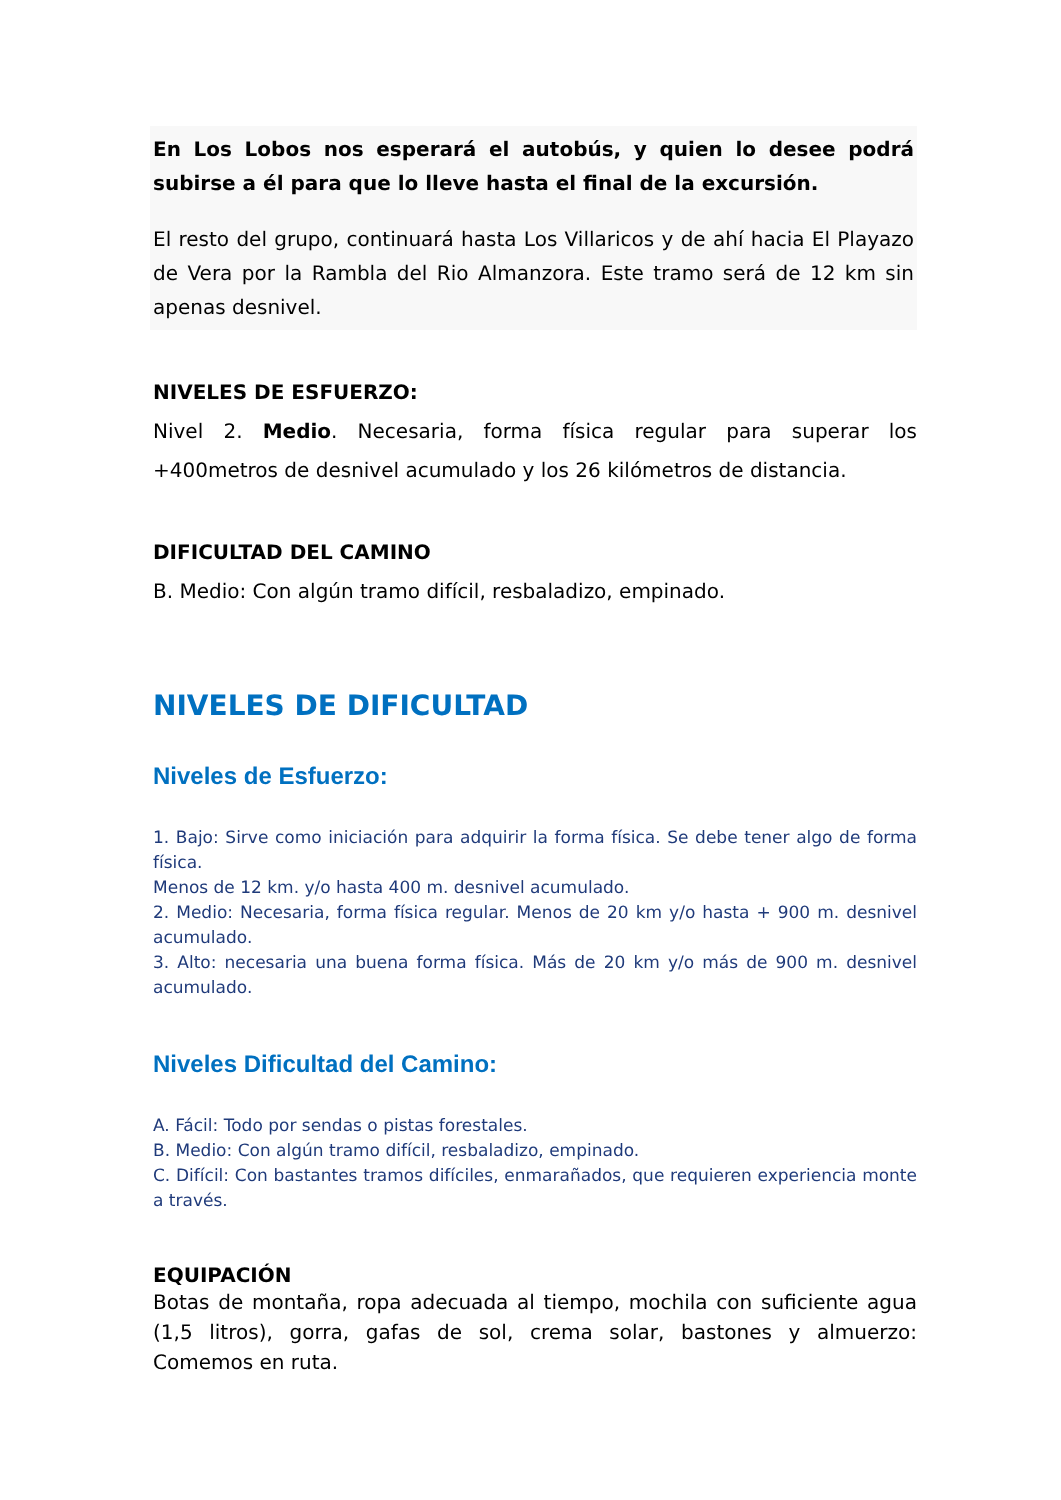En Los Lobos nos esperará el autobús, y quien lo desee podrá subirse a él para que lo lleve hasta el final de la excursión.
El resto del grupo, continuará hasta Los Villaricos y de ahí hacia El Playazo de Vera por la Rambla del Rio Almanzora. Este tramo será de 12 km sin apenas desnivel.
NIVELES DE ESFUERZO:
Nivel 2. Medio. Necesaria, forma física regular para superar los +400metros de desnivel acumulado y los 26 kilómetros de distancia.
DIFICULTAD DEL CAMINO
B. Medio: Con algún tramo difícil, resbaladizo, empinado.
NIVELES DE DIFICULTAD
Niveles de Esfuerzo:
1. Bajo: Sirve como iniciación para adquirir la forma física. Se debe tener algo de forma física.
Menos de 12 km. y/o hasta 400 m. desnivel acumulado.
2. Medio: Necesaria, forma física regular. Menos de 20 km y/o hasta + 900 m. desnivel acumulado.
3. Alto: necesaria una buena forma física. Más de 20 km y/o más de 900 m. desnivel acumulado.
Niveles Dificultad del Camino:
A. Fácil: Todo por sendas o pistas forestales.
B. Medio: Con algún tramo difícil, resbaladizo, empinado.
C. Difícil: Con bastantes tramos difíciles, enmarañados, que requieren experiencia monte a través.
EQUIPACIÓN
Botas de montaña, ropa adecuada al tiempo, mochila con suficiente agua (1,5 litros), gorra, gafas de sol, crema solar, bastones y almuerzo: Comemos en ruta.